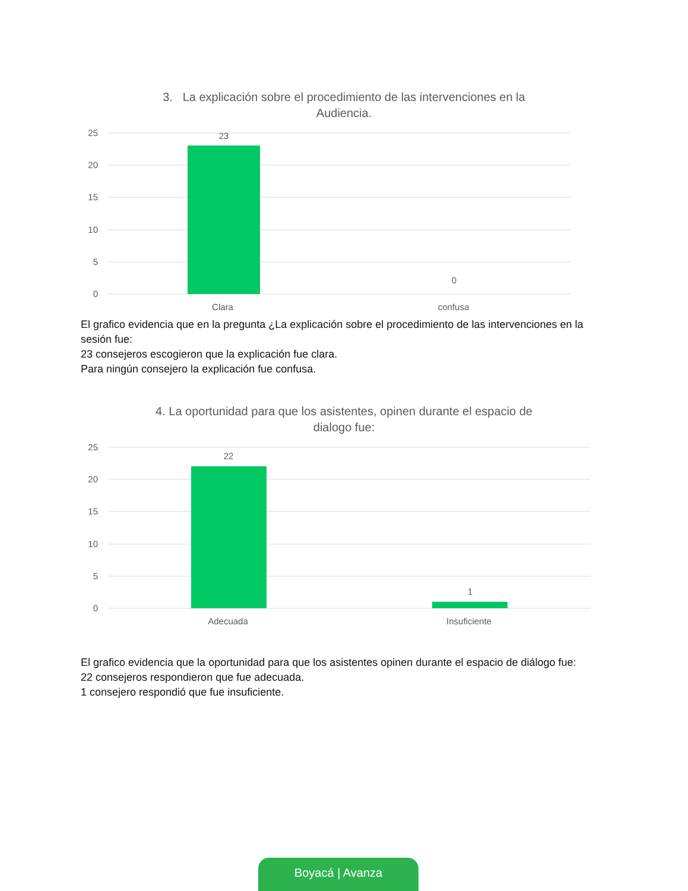3. La explicación sobre el procedimiento de las intervenciones en la Audiencia.
25
20
15
10
5
0
23
0
Clara
confusa
El grafico evidencia que en la pregunta ¿La explicación sobre el procedimiento de las intervenciones en la sesión fue:
23 consejeros escogieron que la explicación fue clara.
Para ningún consejero la explicación fue confusa.
4. La oportunidad para que los asistentes, opinen durante el espacio de dialogo fue:
25
20
15
10
5
0
22
1
Adecuada
Insuficiente
El grafico evidencia que la oportunidad para que los asistentes opinen durante el espacio de diálogo fue:
22 consejeros respondieron que fue adecuada.
1 consejero respondió que fue insuficiente.
Boyacá | Avanza